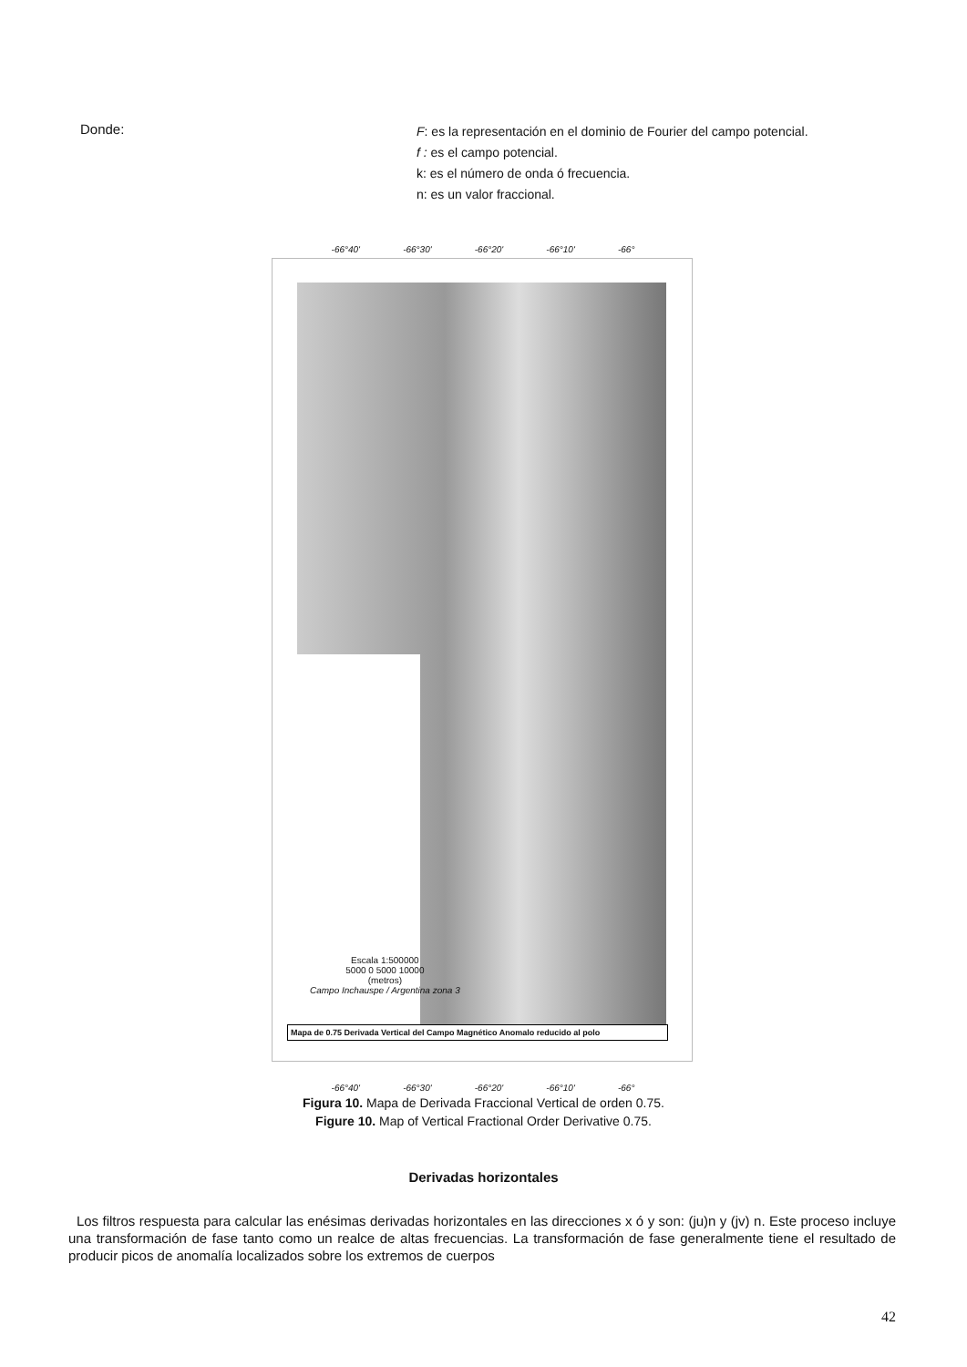Donde:
F: es la representación en el dominio de Fourier del campo potencial.
f : es el campo potencial.
k: es el número de onda ó frecuencia.
n: es un valor fraccional.
-66°40' -66°30' -66°20' -66°10' -66°
Escala 1:500000
5000 0 5000 10000
(metros)
Campo Inchauspe / Argentina zona 3
Mapa de 0.75 Derivada Vertical del Campo Magnético Anomalo reducido al polo
-66°40' -66°30' -66°20' -66°10' -66°
Figura 10. Mapa de Derivada Fraccional Vertical de orden 0.75.
Figure 10. Map of Vertical Fractional Order Derivative 0.75.
Derivadas horizontales
Los filtros respuesta para calcular las enésimas derivadas horizontales en las direcciones x ó y son: (ju)n y (jv) n. Este proceso incluye una transformación de fase tanto como un realce de altas frecuencias. La transformación de fase generalmente tiene el resultado de producir picos de anomalía localizados sobre los extremos de cuerpos
42